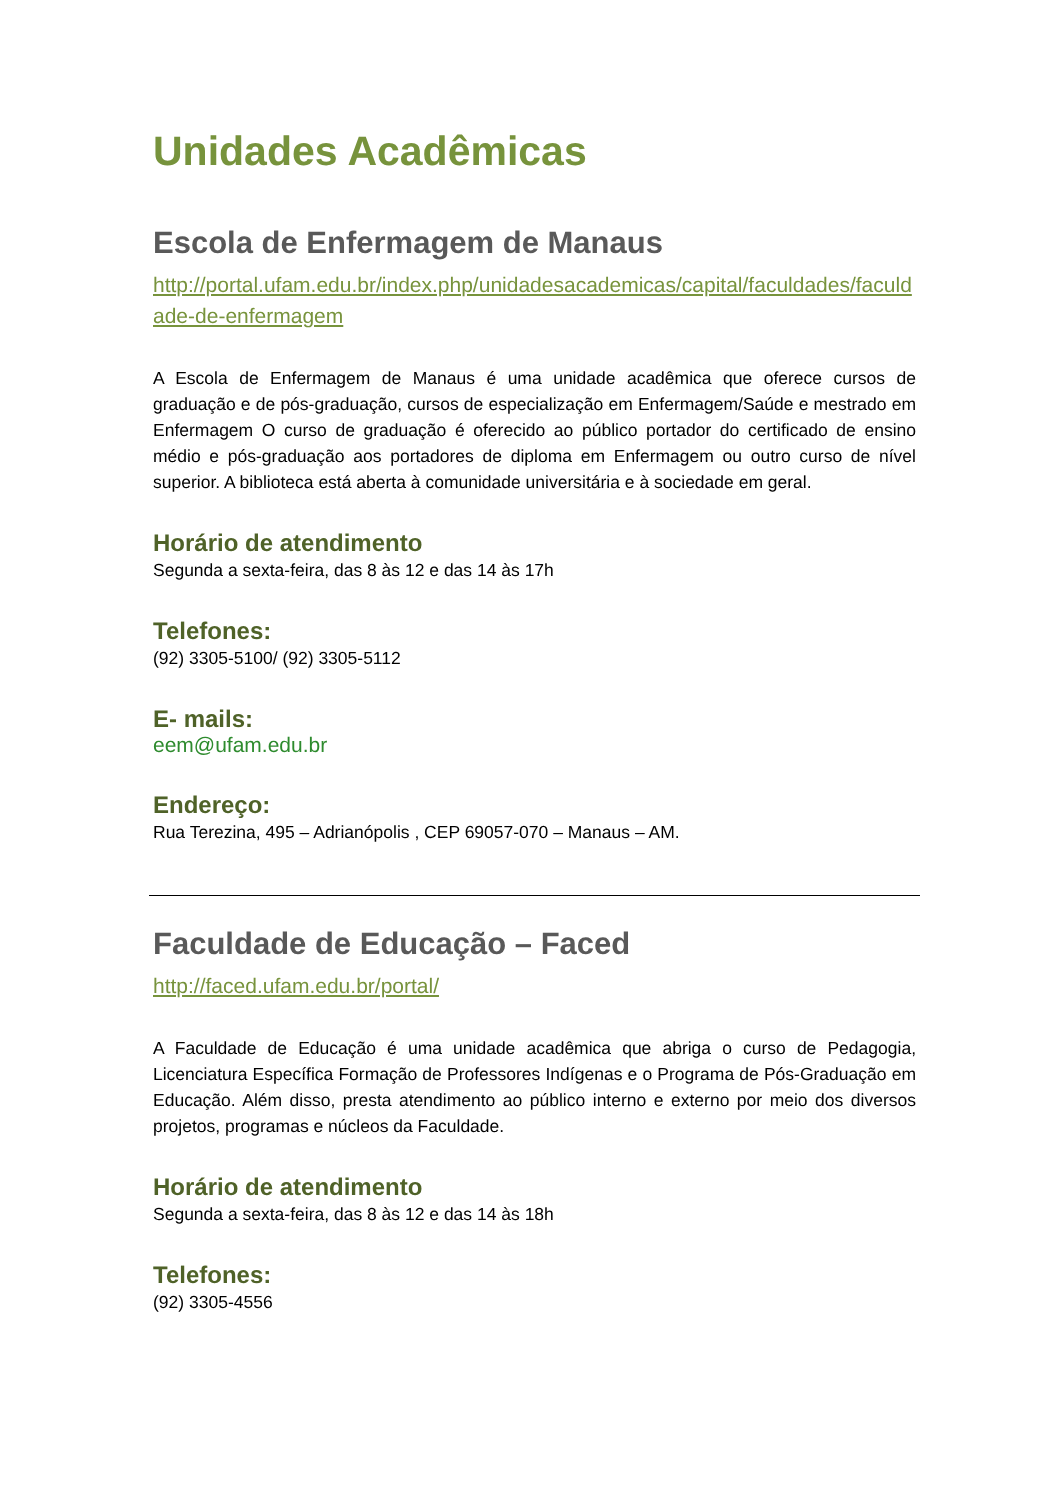Unidades Acadêmicas
Escola de Enfermagem de Manaus
http://portal.ufam.edu.br/index.php/unidadesacademicas/capital/faculdades/faculdade-de-enfermagem
A Escola de Enfermagem de Manaus é uma unidade acadêmica que oferece cursos de graduação e de pós-graduação, cursos de especialização em Enfermagem/Saúde e mestrado em Enfermagem O curso de graduação é oferecido ao público portador do certificado de ensino médio e pós-graduação aos portadores de diploma em Enfermagem ou outro curso de nível superior. A biblioteca está aberta à comunidade universitária e à sociedade em geral.
Horário de atendimento
Segunda a sexta-feira, das 8 às 12 e das 14 às 17h
Telefones:
(92) 3305-5100/ (92) 3305-5112
E- mails:
eem@ufam.edu.br
Endereço:
Rua Terezina, 495 – Adrianópolis , CEP 69057-070 – Manaus – AM.
Faculdade de Educação – Faced
http://faced.ufam.edu.br/portal/
A Faculdade de Educação é uma unidade acadêmica que abriga o curso de Pedagogia, Licenciatura Específica Formação de Professores Indígenas e o Programa de Pós-Graduação em Educação. Além disso, presta atendimento ao público interno e externo por meio dos diversos projetos, programas e núcleos da Faculdade.
Horário de atendimento
Segunda a sexta-feira, das 8 às 12 e das 14 às 18h
Telefones:
(92) 3305-4556